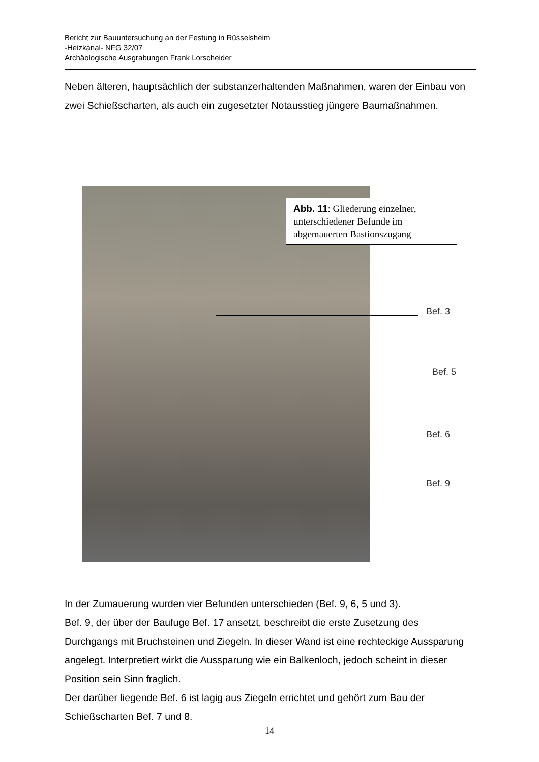Bericht zur Bauuntersuchung an der Festung in Rüsselsheim
-Heizkanal- NFG 32/07
Archäologische Ausgrabungen Frank Lorscheider
Neben älteren, hauptsächlich der substanzerhaltenden Maßnahmen, waren der Einbau von zwei Schießscharten, als auch ein zugesetzter Notausstieg jüngere Baumaßnahmen.
Abb. 11: Gliederung einzelner, unterschiedener Befunde im abgemauerten Bastionszugang
Bef. 3
Bef. 5
Bef. 6
Bef. 9
In der Zumauerung wurden vier Befunden unterschieden (Bef. 9, 6, 5 und 3).
Bef. 9, der über der Baufuge Bef. 17 ansetzt, beschreibt die erste Zusetzung des Durchgangs mit Bruchsteinen und Ziegeln. In dieser Wand ist eine rechteckige Aussparung angelegt. Interpretiert wirkt die Aussparung wie ein Balkenloch, jedoch scheint in dieser Position sein Sinn fraglich.
Der darüber liegende Bef. 6 ist lagig aus Ziegeln errichtet und gehört zum Bau der Schießscharten Bef. 7 und 8.
14